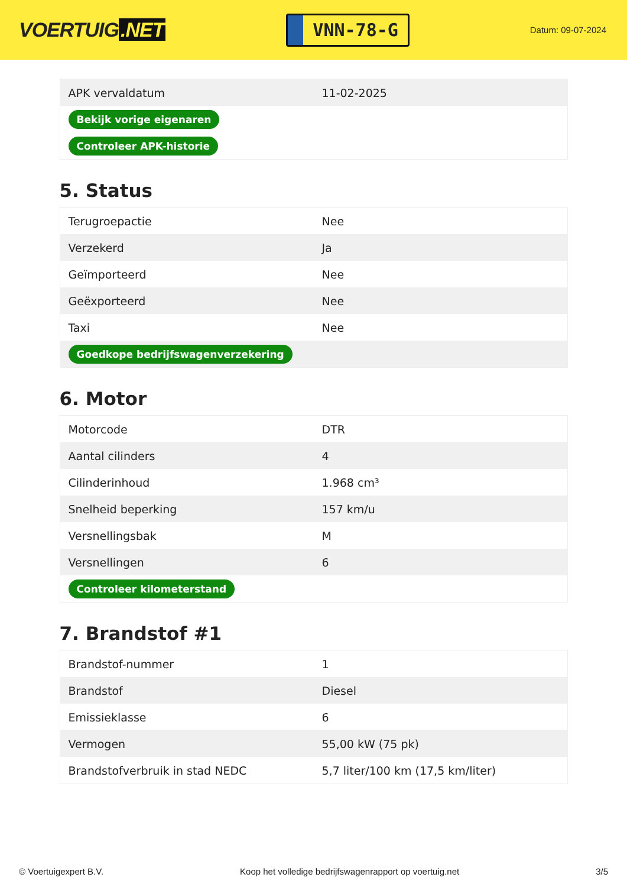VOERTUIG.NET
VNN-78-G
Datum: 09-07-2024
| APK vervaldatum | 11-02-2025 |
| Bekijk vorige eigenaren | |
| Controleer APK-historie | |
5. Status
| Terugroepactie | Nee |
| Verzekerd | Ja |
| Geïmporteerd | Nee |
| Geëxporteerd | Nee |
| Taxi | Nee |
| Goedkope bedrijfswagenverzekering | |
6. Motor
| Motorcode | DTR |
| Aantal cilinders | 4 |
| Cilinderinhoud | 1.968 cm³ |
| Snelheid beperking | 157 km/u |
| Versnellingsbak | M |
| Versnellingen | 6 |
| Controleer kilometerstand | |
7. Brandstof #1
| Brandstof-nummer | 1 |
| Brandstof | Diesel |
| Emissieklasse | 6 |
| Vermogen | 55,00 kW (75 pk) |
| Brandstofverbruik in stad NEDC | 5,7 liter/100 km (17,5 km/liter) |
© Voertuigexpert B.V. Koop het volledige bedrijfswagenrapport op voertuig.net 3/5